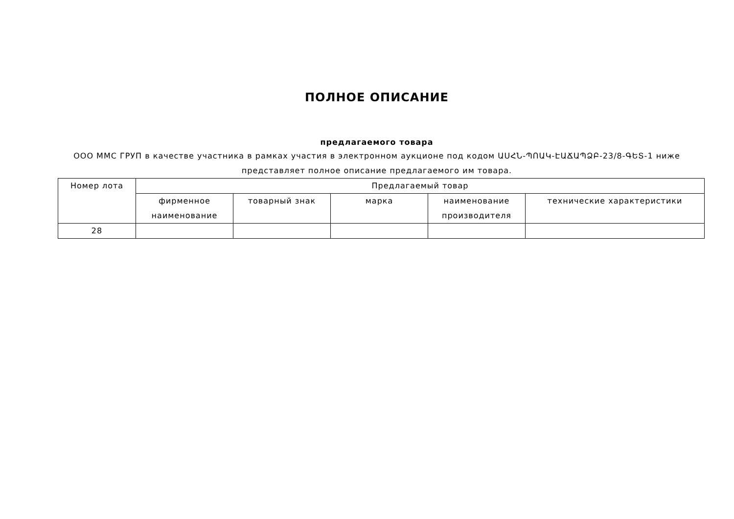ПОЛНОЕ ОПИСАНИЕ
предлагаемого товара
ООО ММС ГРУП в качестве участника в рамках участия в электронном аукционе под кодом ԱՍՀՆ-ՊՈԱԿ-ԷԱՃԱՊՁԲ-23/8-ԳԵՏ-1 ниже представляет полное описание предлагаемого им товара.
| Номер лота | Предлагаемый товар | | | | |
| --- | --- | --- | --- | --- | --- |
| | фирменное наименование | товарный знак | марка | наименование производителя | технические характеристики |
| 28 | | | | | |